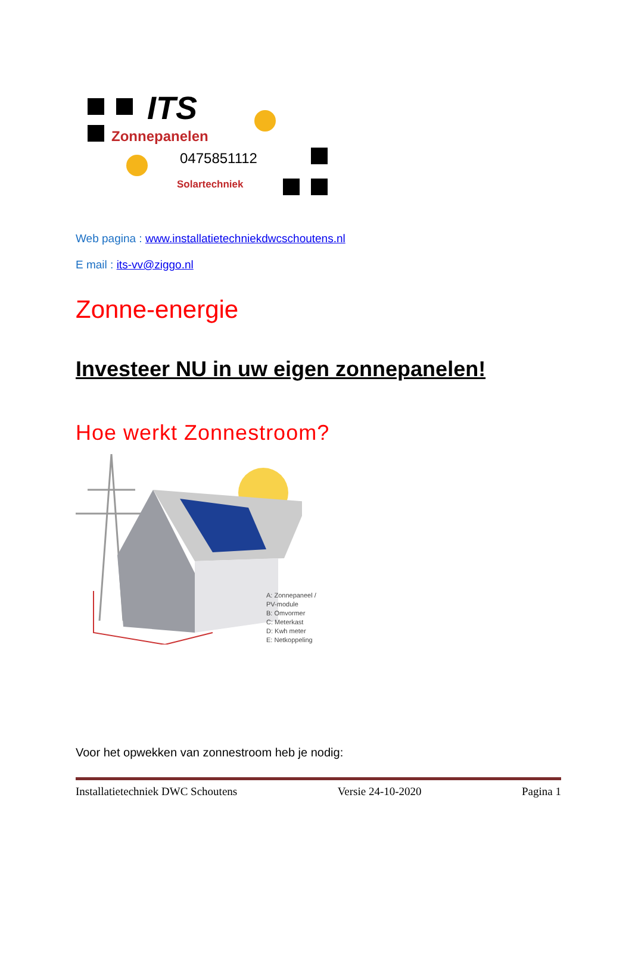ITS
Zonnepanelen
0475851112
Solartechniek
Web pagina : www.installatietechniekdwcschoutens.nl
E mail : its-vv@ziggo.nl
Zonne-energie
Investeer NU in uw eigen zonnepanelen!
Hoe werkt Zonnestroom?
A: Zonnepaneel /
PV-module
B: Omvormer
C: Meterkast
D: Kwh meter
E: Netkoppeling
Voor het opwekken van zonnestroom heb je nodig:
Installatietechniek DWC Schoutens Versie 24-10-2020 Pagina 1